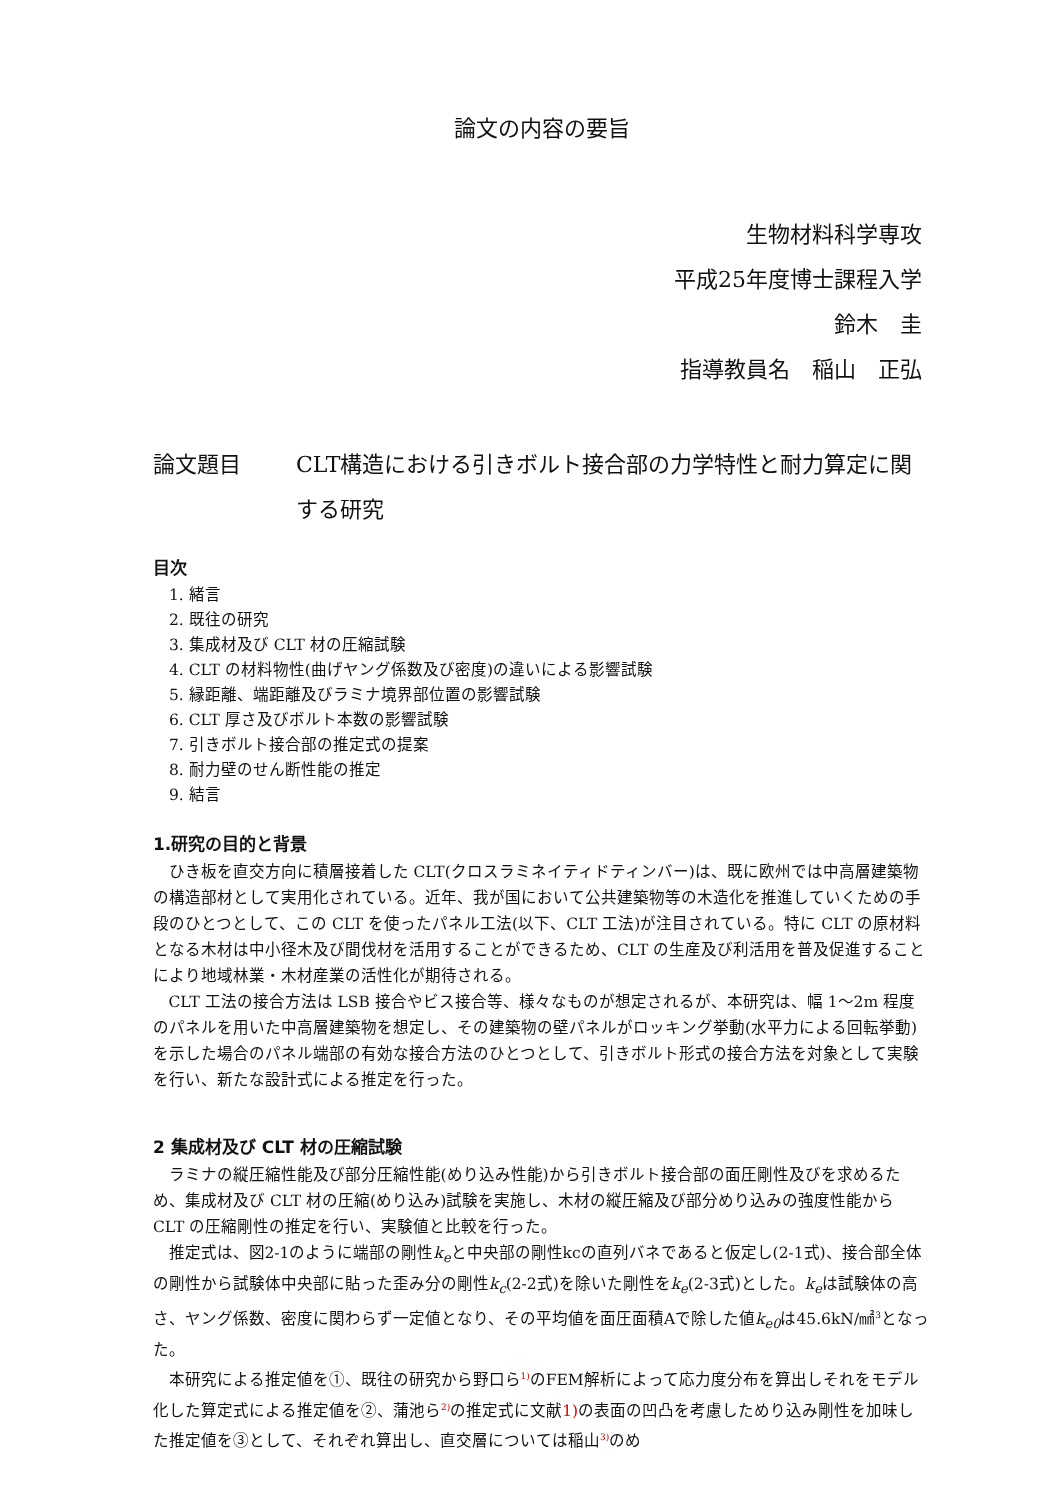論文の内容の要旨
生物材料科学専攻
平成25年度博士課程入学
鈴木　圭　
指導教員名　稲山　正弘
論文題目 CLT構造における引きボルト接合部の力学特性と耐力算定に関する研究
目次
1. 緒言
2. 既往の研究
3. 集成材及び CLT 材の圧縮試験
4. CLT の材料物性(曲げヤング係数及び密度)の違いによる影響試験
5. 縁距離、端距離及びラミナ境界部位置の影響試験
6. CLT 厚さ及びボルト本数の影響試験
7. 引きボルト接合部の推定式の提案
8. 耐力壁のせん断性能の推定
9. 結言
1.研究の目的と背景
ひき板を直交方向に積層接着した CLT(クロスラミネイティドティンバー)は、既に欧州では中高層建築物の構造部材として実用化されている。近年、我が国において公共建築物等の木造化を推進していくための手段のひとつとして、この CLT を使ったパネル工法(以下、CLT 工法)が注目されている。特に CLT の原材料となる木材は中小径木及び間伐材を活用することができるため、CLT の生産及び利活用を普及促進することにより地域林業・木材産業の活性化が期待される。
CLT 工法の接合方法は LSB 接合やビス接合等、様々なものが想定されるが、本研究は、幅 1～2m 程度のパネルを用いた中高層建築物を想定し、その建築物の壁パネルがロッキング挙動(水平力による回転挙動)を示した場合のパネル端部の有効な接合方法のひとつとして、引きボルト形式の接合方法を対象として実験を行い、新たな設計式による推定を行った。
2 集成材及び CLT 材の圧縮試験
ラミナの縦圧縮性能及び部分圧縮性能(めり込み性能)から引きボルト接合部の面圧剛性及びを求めるため、集成材及び CLT 材の圧縮(めり込み)試験を実施し、木材の縦圧縮及び部分めり込みの強度性能から CLT の圧縮剛性の推定を行い、実験値と比較を行った。
推定式は、図2-1のように端部の剛性k<sub>e</sub>と中央部の剛性kcの直列バネであると仮定し(2-1式)、接合部全体の剛性から試験体中央部に貼った歪み分の剛性k<sub>c</sub>(2-2式)を除いた剛性をk<sub>e</sub>(2-3式)とした。k<sub>e</sub>は試験体の高さ、ヤング係数、密度に関わらず一定値となり、その平均値を面圧面積Aで除した値k<sub>e0</sub>は45.6kN/㎟<sup>3</sup>となった。
本研究による推定値を①、既往の研究から野口ら<sup>1)</sup>のFEM解析によって応力度分布を算出しそれをモデル化した算定式による推定値を②、蒲池ら<sup>2)</sup>の推定式に文献1) の表面の凹凸を考慮しためり込み剛性を加味した推定値を③として、それぞれ算出し、直交層については稲山<sup>3)</sup>のめ